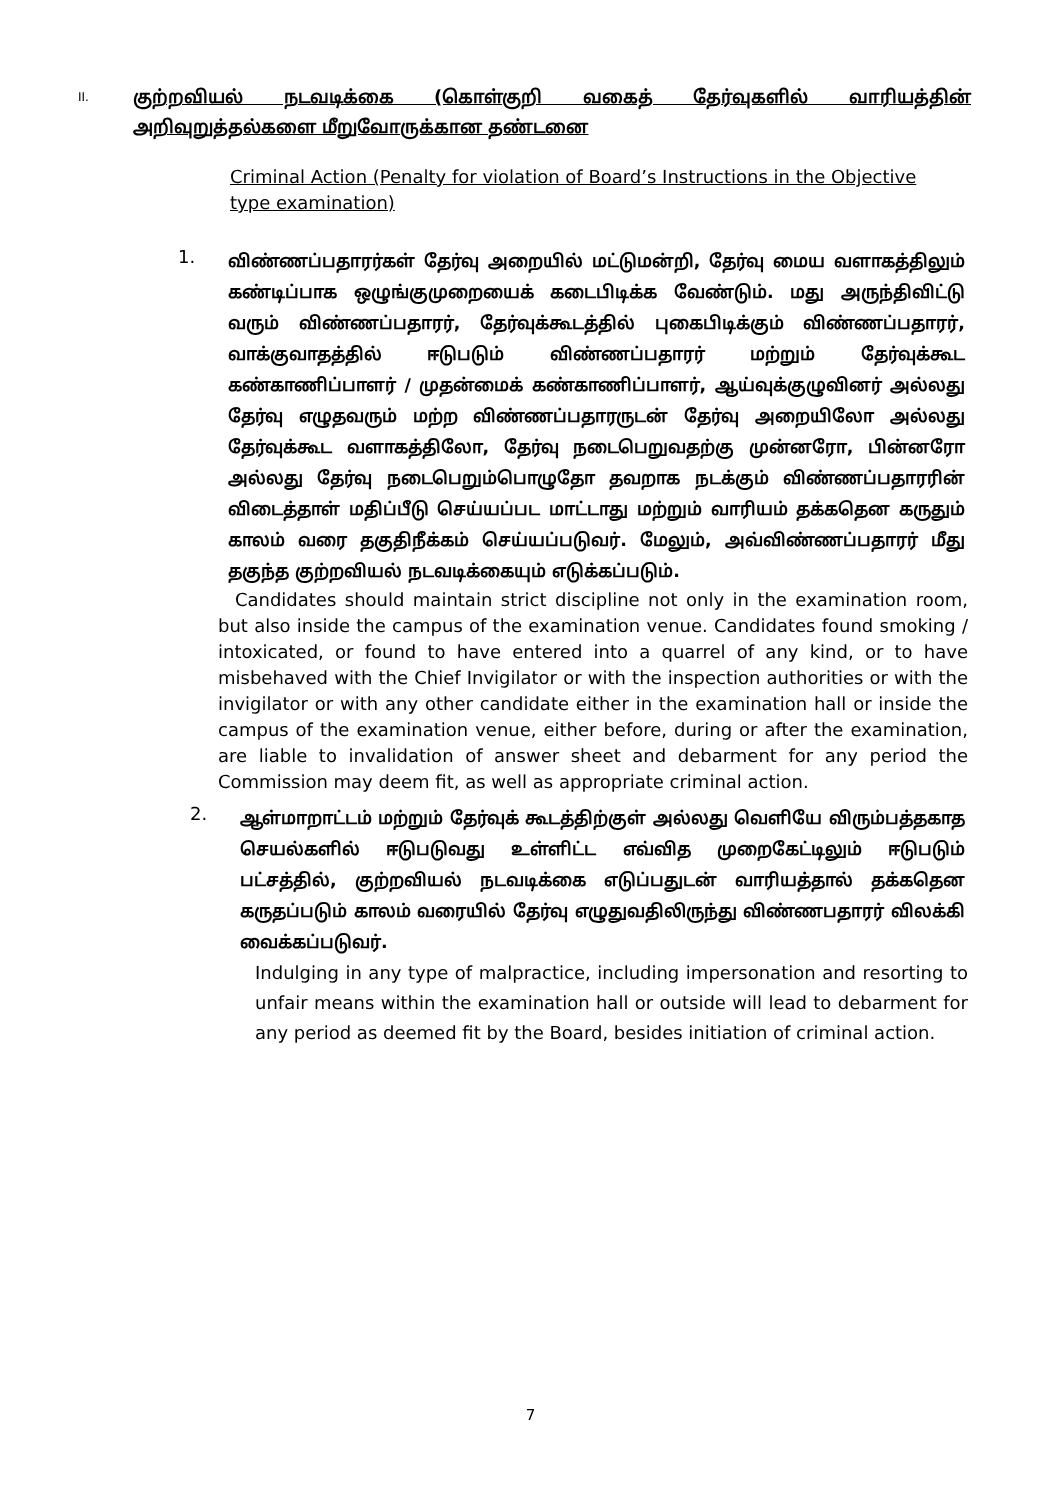II. குற்றவியல் நடவடிக்கை (கொள்குறி வகைத் தேர்வுகளில் வாரியத்தின் அறிவுறுத்தல்களை மீறுவோருக்கான தண்டனை
Criminal Action (Penalty for violation of Board’s Instructions in the Objective type examination)
1.
விண்ணப்பதாரர்கள் தேர்வு அறையில் மட்டுமன்றி, தேர்வு மைய வளாகத்திலும் கண்டிப்பாக ஒழுங்குமுறையைக் கடைபிடிக்க வேண்டும். மது அருந்திவிட்டு வரும் விண்ணப்பதாரர், தேர்வுக்கூடத்தில் புகைபிடிக்கும் விண்ணப்பதாரர், வாக்குவாதத்தில் ஈடுபடும் விண்ணப்பதாரர் மற்றும் தேர்வுக்கூட கண்காணிப்பாளர் / முதன்மைக் கண்காணிப்பாளர், ஆய்வுக்குழுவினர் அல்லது தேர்வு எழுதவரும் மற்ற விண்ணப்பதாரருடன் தேர்வு அறையிலோ அல்லது தேர்வுக்கூட வளாகத்திலோ, தேர்வு நடைபெறுவதற்கு முன்னரோ, பின்னரோ அல்லது தேர்வு நடைபெறும்பொழுதோ தவறாக நடக்கும் விண்ணப்பதாரரின் விடைத்தாள் மதிப்பீடு செய்யப்பட மாட்டாது மற்றும் வாரியம் தக்கதென கருதும் காலம் வரை தகுதிநீக்கம் செய்யப்படுவர். மேலும், அவ்விண்ணப்பதாரர் மீது தகுந்த குற்றவியல் நடவடிக்கையும் எடுக்கப்படும்.
Candidates should maintain strict discipline not only in the examination room, but also inside the campus of the examination venue. Candidates found smoking / intoxicated, or found to have entered into a quarrel of any kind, or to have misbehaved with the Chief Invigilator or with the inspection authorities or with the invigilator or with any other candidate either in the examination hall or inside the campus of the examination venue, either before, during or after the examination, are liable to invalidation of answer sheet and debarment for any period the Commission may deem fit, as well as appropriate criminal action.
2.
ஆள்மாறாட்டம் மற்றும் தேர்வுக் கூடத்திற்குள் அல்லது வெளியே விரும்பத்தகாத செயல்களில் ஈடுபடுவது உள்ளிட்ட எவ்வித முறைகேட்டிலும் ஈடுபடும் பட்சத்தில், குற்றவியல் நடவடிக்கை எடுப்பதுடன் வாரியத்தால் தக்கதென கருதப்படும் காலம் வரையில் தேர்வு எழுதுவதிலிருந்து விண்ணபதாரர் விலக்கி வைக்கப்படுவர்.
Indulging in any type of malpractice, including impersonation and resorting to unfair means within the examination hall or outside will lead to debarment for any period as deemed fit by the Board, besides initiation of criminal action.
7